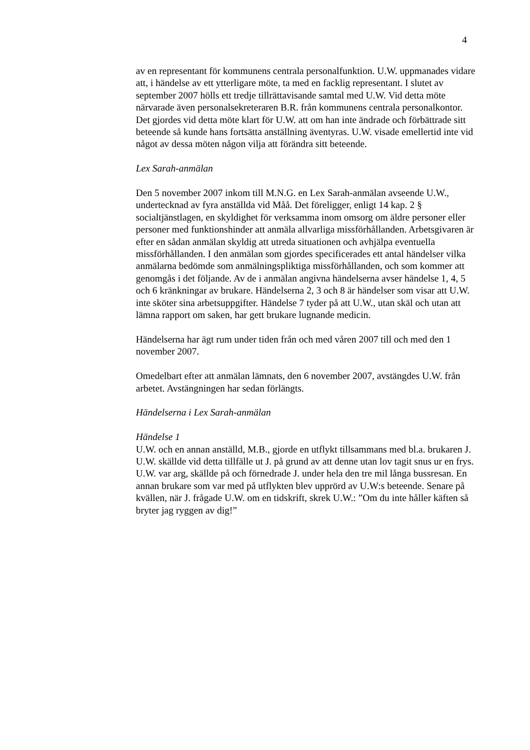4
av en representant för kommunens centrala personalfunktion. U.W. uppmanades vidare att, i händelse av ett ytterligare möte, ta med en facklig representant. I slutet av september 2007 hölls ett tredje tillrättavisande samtal med U.W. Vid detta möte närvarade även personalsekreteraren B.R. från kommunens centrala personalkontor. Det gjordes vid detta möte klart för U.W. att om han inte ändrade och förbättrade sitt beteende så kunde hans fortsätta anställning äventyras. U.W. visade emellertid inte vid något av dessa möten någon vilja att förändra sitt beteende.
Lex Sarah-anmälan
Den 5 november 2007 inkom till M.N.G. en Lex Sarah-anmälan avseende U.W., undertecknad av fyra anställda vid Måå. Det föreligger, enligt 14 kap. 2 § socialtjänstlagen, en skyldighet för verksamma inom omsorg om äldre personer eller personer med funktionshinder att anmäla allvarliga missförhållanden. Arbetsgivaren är efter en sådan anmälan skyldig att utreda situationen och avhjälpa eventuella missförhållanden. I den anmälan som gjordes specificerades ett antal händelser vilka anmälarna bedömde som anmälningspliktiga missförhållanden, och som kommer att genomgås i det följande. Av de i anmälan angivna händelserna avser händelse 1, 4, 5 och 6 kränkningar av brukare. Händelserna 2, 3 och 8 är händelser som visar att U.W. inte sköter sina arbetsuppgifter. Händelse 7 tyder på att U.W., utan skäl och utan att lämna rapport om saken, har gett brukare lugnande medicin.
Händelserna har ägt rum under tiden från och med våren 2007 till och med den 1 november 2007.
Omedelbart efter att anmälan lämnats, den 6 november 2007, avstängdes U.W. från arbetet. Avstängningen har sedan förlängts.
Händelserna i Lex Sarah-anmälan
Händelse 1
U.W. och en annan anställd, M.B., gjorde en utflykt tillsammans med bl.a. brukaren J. U.W. skällde vid detta tillfälle ut J. på grund av att denne utan lov tagit snus ur en frys. U.W. var arg, skällde på och förnedrade J. under hela den tre mil långa bussresan. En annan brukare som var med på utflykten blev upprörd av U.W:s beteende. Senare på kvällen, när J. frågade U.W. om en tidskrift, skrek U.W.: ”Om du inte håller käften så bryter jag ryggen av dig!”